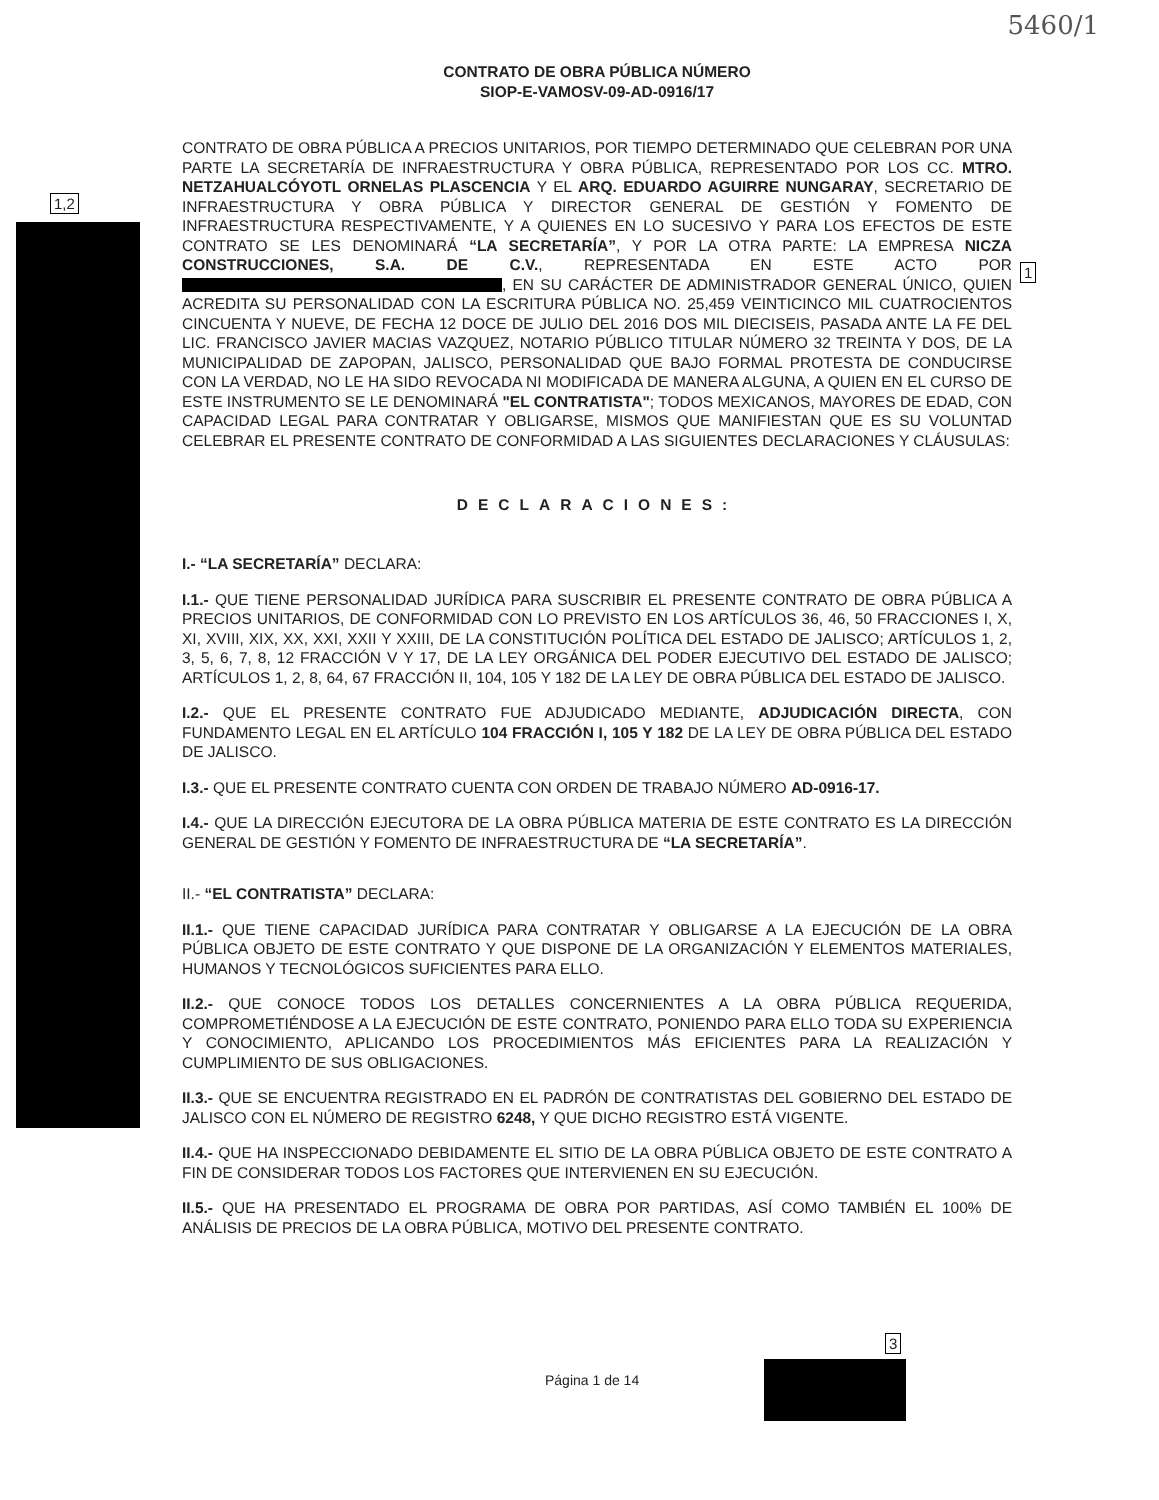5460/1
1,2
1
3
CONTRATO DE OBRA PÚBLICA NÚMERO
SIOP-E-VAMOSV-09-AD-0916/17
CONTRATO DE OBRA PÚBLICA A PRECIOS UNITARIOS, POR TIEMPO DETERMINADO QUE CELEBRAN POR UNA PARTE LA SECRETARÍA DE INFRAESTRUCTURA Y OBRA PÚBLICA, REPRESENTADO POR LOS CC. MTRO. NETZAHUALCÓYOTL ORNELAS PLASCENCIA Y EL ARQ. EDUARDO AGUIRRE NUNGARAY, SECRETARIO DE INFRAESTRUCTURA Y OBRA PÚBLICA Y DIRECTOR GENERAL DE GESTIÓN Y FOMENTO DE INFRAESTRUCTURA RESPECTIVAMENTE, Y A QUIENES EN LO SUCESIVO Y PARA LOS EFECTOS DE ESTE CONTRATO SE LES DENOMINARÁ “LA SECRETARÍA”, Y POR LA OTRA PARTE: LA EMPRESA NICZA CONSTRUCCIONES, S.A. DE C.V., REPRESENTADA EN ESTE ACTO POR , EN SU CARÁCTER DE ADMINISTRADOR GENERAL ÚNICO, QUIEN ACREDITA SU PERSONALIDAD CON LA ESCRITURA PÚBLICA NO. 25,459 VEINTICINCO MIL CUATROCIENTOS CINCUENTA Y NUEVE, DE FECHA 12 DOCE DE JULIO DEL 2016 DOS MIL DIECISEIS, PASADA ANTE LA FE DEL LIC. FRANCISCO JAVIER MACIAS VAZQUEZ, NOTARIO PÚBLICO TITULAR NÚMERO 32 TREINTA Y DOS, DE LA MUNICIPALIDAD DE ZAPOPAN, JALISCO, PERSONALIDAD QUE BAJO FORMAL PROTESTA DE CONDUCIRSE CON LA VERDAD, NO LE HA SIDO REVOCADA NI MODIFICADA DE MANERA ALGUNA, A QUIEN EN EL CURSO DE ESTE INSTRUMENTO SE LE DENOMINARÁ "EL CONTRATISTA"; TODOS MEXICANOS, MAYORES DE EDAD, CON CAPACIDAD LEGAL PARA CONTRATAR Y OBLIGARSE, MISMOS QUE MANIFIESTAN QUE ES SU VOLUNTAD CELEBRAR EL PRESENTE CONTRATO DE CONFORMIDAD A LAS SIGUIENTES DECLARACIONES Y CLÁUSULAS:
DECLARACIONES:
I.- “LA SECRETARÍA” DECLARA:
I.1.- QUE TIENE PERSONALIDAD JURÍDICA PARA SUSCRIBIR EL PRESENTE CONTRATO DE OBRA PÚBLICA A PRECIOS UNITARIOS, DE CONFORMIDAD CON LO PREVISTO EN LOS ARTÍCULOS 36, 46, 50 FRACCIONES I, X, XI, XVIII, XIX, XX, XXI, XXII Y XXIII, DE LA CONSTITUCIÓN POLÍTICA DEL ESTADO DE JALISCO; ARTÍCULOS 1, 2, 3, 5, 6, 7, 8, 12 FRACCIÓN V Y 17, DE LA LEY ORGÁNICA DEL PODER EJECUTIVO DEL ESTADO DE JALISCO; ARTÍCULOS 1, 2, 8, 64, 67 FRACCIÓN II, 104, 105 Y 182 DE LA LEY DE OBRA PÚBLICA DEL ESTADO DE JALISCO.
I.2.- QUE EL PRESENTE CONTRATO FUE ADJUDICADO MEDIANTE, ADJUDICACIÓN DIRECTA, CON FUNDAMENTO LEGAL EN EL ARTÍCULO 104 FRACCIÓN I, 105 Y 182 DE LA LEY DE OBRA PÚBLICA DEL ESTADO DE JALISCO.
I.3.- QUE EL PRESENTE CONTRATO CUENTA CON ORDEN DE TRABAJO NÚMERO AD-0916-17.
I.4.- QUE LA DIRECCIÓN EJECUTORA DE LA OBRA PÚBLICA MATERIA DE ESTE CONTRATO ES LA DIRECCIÓN GENERAL DE GESTIÓN Y FOMENTO DE INFRAESTRUCTURA DE “LA SECRETARÍA”.
II.- “EL CONTRATISTA” DECLARA:
II.1.- QUE TIENE CAPACIDAD JURÍDICA PARA CONTRATAR Y OBLIGARSE A LA EJECUCIÓN DE LA OBRA PÚBLICA OBJETO DE ESTE CONTRATO Y QUE DISPONE DE LA ORGANIZACIÓN Y ELEMENTOS MATERIALES, HUMANOS Y TECNOLÓGICOS SUFICIENTES PARA ELLO.
II.2.- QUE CONOCE TODOS LOS DETALLES CONCERNIENTES A LA OBRA PÚBLICA REQUERIDA, COMPROMETIÉNDOSE A LA EJECUCIÓN DE ESTE CONTRATO, PONIENDO PARA ELLO TODA SU EXPERIENCIA Y CONOCIMIENTO, APLICANDO LOS PROCEDIMIENTOS MÁS EFICIENTES PARA LA REALIZACIÓN Y CUMPLIMIENTO DE SUS OBLIGACIONES.
II.3.- QUE SE ENCUENTRA REGISTRADO EN EL PADRÓN DE CONTRATISTAS DEL GOBIERNO DEL ESTADO DE JALISCO CON EL NÚMERO DE REGISTRO 6248, Y QUE DICHO REGISTRO ESTÁ VIGENTE.
II.4.- QUE HA INSPECCIONADO DEBIDAMENTE EL SITIO DE LA OBRA PÚBLICA OBJETO DE ESTE CONTRATO A FIN DE CONSIDERAR TODOS LOS FACTORES QUE INTERVIENEN EN SU EJECUCIÓN.
II.5.- QUE HA PRESENTADO EL PROGRAMA DE OBRA POR PARTIDAS, ASÍ COMO TAMBIÉN EL 100% DE ANÁLISIS DE PRECIOS DE LA OBRA PÚBLICA, MOTIVO DEL PRESENTE CONTRATO.
Página 1 de 14